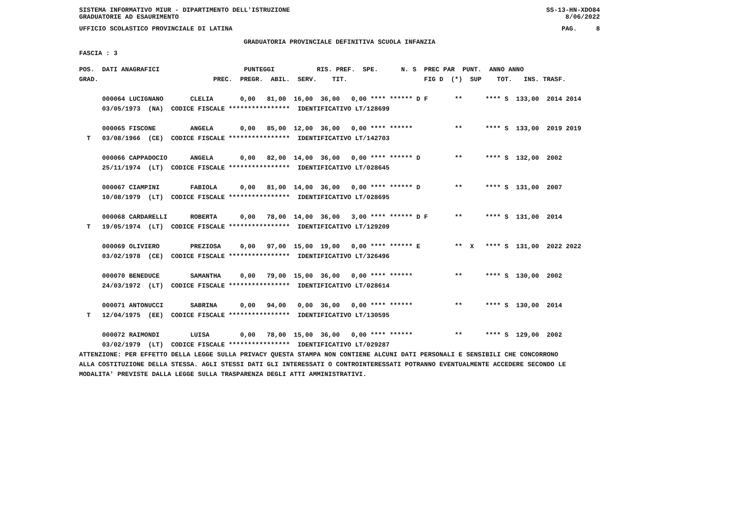SISTEMA INFORMATIVO MIUR - DIPARTIMENTO DELL'ISTRUZIONE SS-13-HN-XDO84
GRADUATORIE AD ESAURIMENTO 8/06/2022
UFFICIO SCOLASTICO PROVINCIALE DI LATINA PAG. 8
GRADUATORIA PROVINCIALE DEFINITIVA SCUOLA INFANZIA
FASCIA : 3
POS.  DATI ANAGRAFICI                      PUNTEGGI           RIS. PREF.  SPE.      N. S  PREC PAR  PUNT.  ANNO ANNO
GRAD.                              PREC.  PREGR.  ABIL.  SERV.    TIT.                    FIG D  (*)  SUP    TOT.   INS. TRASF.

      000064 LUCIGNANO       CLELIA       0,00   81,00  16,00  36,00   0,00 **** ****** D F       **      **** S  133,00  2014 2014
      03/05/1973  (NA)  CODICE FISCALE ****************  IDENTIFICATIVO LT/128699

      000065 FISCONE         ANGELA       0,00   85,00  12,00  36,00   0,00 **** ******           **      **** S  133,00  2019 2019
  T   03/08/1966  (CE)  CODICE FISCALE ****************  IDENTIFICATIVO LT/142703

      000066 CAPPADOCIO      ANGELA       0,00   82,00  14,00  36,00   0,00 **** ****** D         **      **** S  132,00  2002
      25/11/1974  (LT)  CODICE FISCALE ****************  IDENTIFICATIVO LT/028645

      000067 CIAMPINI        FABIOLA      0,00   81,00  14,00  36,00   0,00 **** ****** D         **      **** S  131,00  2007
      10/08/1979  (LT)  CODICE FISCALE ****************  IDENTIFICATIVO LT/028695

      000068 CARDARELLI      ROBERTA      0,00   78,00  14,00  36,00   3,00 **** ****** D F       **      **** S  131,00  2014
  T   19/05/1974  (LT)  CODICE FISCALE ****************  IDENTIFICATIVO LT/129209

      000069 OLIVIERO        PREZIOSA     0,00   97,00  15,00  19,00   0,00 **** ****** E         **  X   **** S  131,00  2022 2022
      03/02/1978  (CE)  CODICE FISCALE ****************  IDENTIFICATIVO LT/326496

      000070 BENEDUCE        SAMANTHA     0,00   79,00  15,00  36,00   0,00 **** ******           **      **** S  130,00  2002
      24/03/1972  (LT)  CODICE FISCALE ****************  IDENTIFICATIVO LT/028614

      000071 ANTONUCCI       SABRINA      0,00   94,00   0,00  36,00   0,00 **** ******           **      **** S  130,00  2014
  T   12/04/1975  (EE)  CODICE FISCALE ****************  IDENTIFICATIVO LT/130595

      000072 RAIMONDI        LUISA        0,00   78,00  15,00  36,00   0,00 **** ******           **      **** S  129,00  2002
      03/02/1979  (LT)  CODICE FISCALE ****************  IDENTIFICATIVO LT/029287
ATTENZIONE: PER EFFETTO DELLA LEGGE SULLA PRIVACY QUESTA STAMPA NON CONTIENE ALCUNI DATI PERSONALI E SENSIBILI CHE CONCORRONO
ALLA COSTITUZIONE DELLA STESSA. AGLI STESSI DATI GLI INTERESSATI O CONTROINTERESSATI POTRANNO EVENTUALMENTE ACCEDERE SECONDO LE
MODALITA' PREVISTE DALLA LEGGE SULLA TRASPARENZA DEGLI ATTI AMMINISTRATIVI.